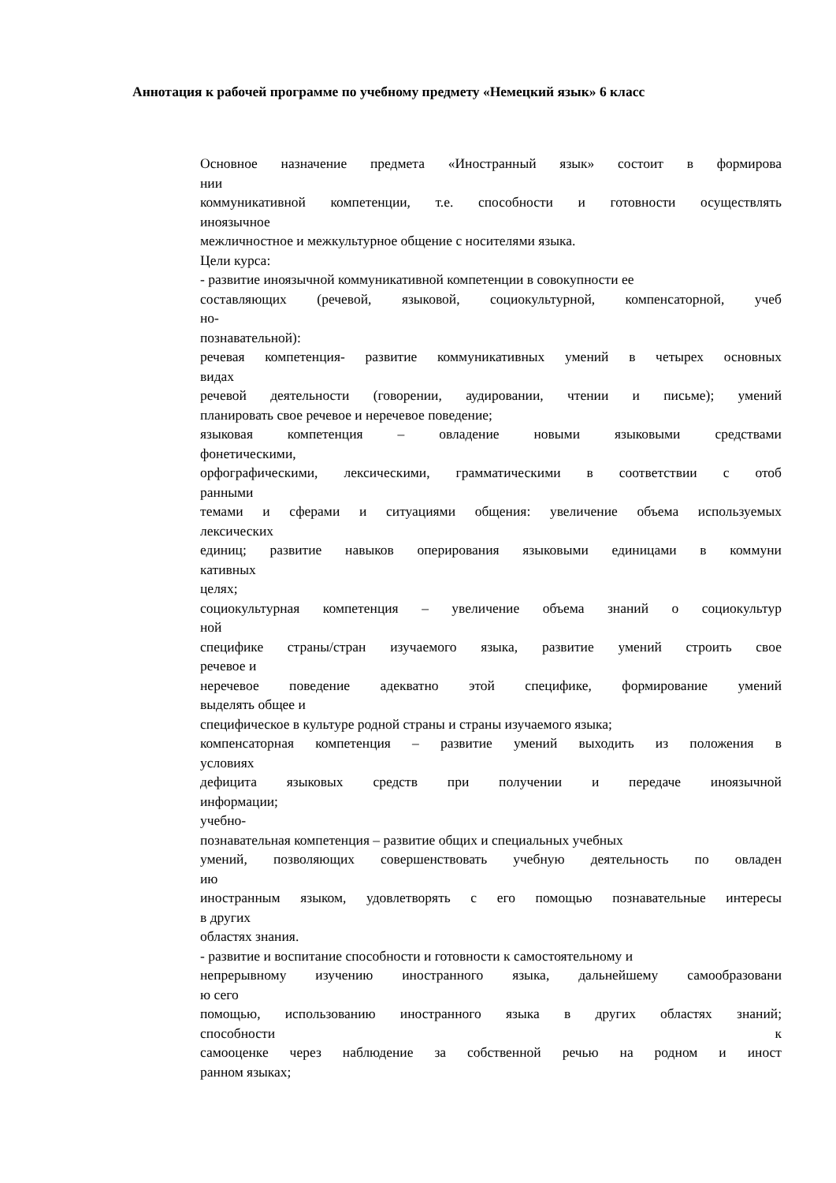Аннотация к рабочей программе по учебному предмету «Немецкий язык» 6 класс
Основное назначение предмета «Иностранный язык» состоит в формирова
нии
коммуникативной компетенции, т.е. способности и готовности осуществлять
иноязычное
межличностное и межкультурное общение с носителями языка.
Цели курса:
- развитие иноязычной коммуникативной компетенции в совокупности ее
составляющих (речевой, языковой, социокультурной, компенсаторной, учеб
но-
познавательной):
речевая компетенция- развитие коммуникативных умений в четырех основных
видах
речевой деятельности (говорении, аудировании, чтении и письме); умений
планировать свое речевое и неречевое поведение;
языковая компетенция – овладение новыми языковыми средствами
фонетическими,
орфографическими, лексическими, грамматическими в соответствии с отоб
ранными
темами и сферами и ситуациями общения: увеличение объема используемых
лексических
единиц; развитие навыков оперирования языковыми единицами в коммуни
кативных
целях;
социокультурная компетенция – увеличение объема знаний о социокультур
ной
специфике страны/стран изучаемого языка, развитие умений строить свое
речевое и
неречевое поведение адекватно этой специфике, формирование умений
выделять общее и
специфическое в культуре родной страны и страны изучаемого языка;
компенсаторная компетенция – развитие умений выходить из положения в
условиях
дефицита языковых средств при получении и передаче иноязычной
информации;
учебно-
познавательная компетенция – развитие общих и специальных учебных
умений, позволяющих совершенствовать учебную деятельность по овладен
ию
иностранным языком, удовлетворять с его помощью познавательные интересы
в других
областях знания.
- развитие и воспитание способности и готовности к самостоятельному и
непрерывному изучению иностранного языка, дальнейшему самообразовани
ю сего
помощью, использованию иностранного языка в других областях знаний;
способности к
самооценке через наблюдение за собственной речью на родном и иност
ранном языках;